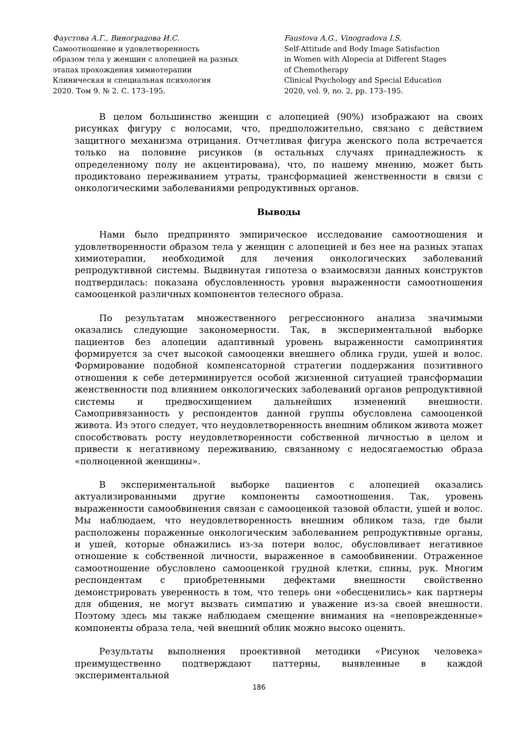Фаустова А.Г., Виноградова И.С.
Самоотношение и удовлетворенность
образом тела у женщин с алопецией на разных
этапах прохождения химиотерапии
Клиническая и специальная психология
2020. Том 9. № 2. С. 173–195.
Faustova A.G., Vinogradova I.S.
Self-Attitude and Body Image Satisfaction
in Women with Alopecia at Different Stages
of Chemotherapy
Clinical Psychology and Special Education
2020, vol. 9, no. 2, pp. 173–195.
В целом большинство женщин с алопецией (90%) изображают на своих рисунках фигуру с волосами, что, предположительно, связано с действием защитного механизма отрицания. Отчетливая фигура женского пола встречается только на половине рисунков (в остальных случаях принадлежность к определенному полу не акцентирована), что, по нашему мнению, может быть продиктовано переживанием утраты, трансформацией женственности в связи с онкологическими заболеваниями репродуктивных органов.
Выводы
Нами было предпринято эмпирическое исследование самоотношения и удовлетворенности образом тела у женщин с алопецией и без нее на разных этапах химиотерапии, необходимой для лечения онкологических заболеваний репродуктивной системы. Выдвинутая гипотеза о взаимосвязи данных конструктов подтвердилась: показана обусловленность уровня выраженности самоотношения самооценкой различных компонентов телесного образа.
По результатам множественного регрессионного анализа значимыми оказались следующие закономерности. Так, в экспериментальной выборке пациентов без алопеции адаптивный уровень выраженности самопринятия формируется за счет высокой самооценки внешнего облика груди, ушей и волос. Формирование подобной компенсаторной стратегии поддержания позитивного отношения к себе детерминируется особой жизненной ситуацией трансформации женственности под влиянием онкологических заболеваний органов репродуктивной системы и предвосхищением дальнейших изменений внешности. Самопривязанность у респондентов данной группы обусловлена самооценкой живота. Из этого следует, что неудовлетворенность внешним обликом живота может способствовать росту неудовлетворенности собственной личностью в целом и привести к негативному переживанию, связанному с недосягаемостью образа «полноценной женщины».
В экспериментальной выборке пациентов с алопецией оказались актуализированными другие компоненты самоотношения. Так, уровень выраженности самообвинения связан с самооценкой тазовой области, ушей и волос. Мы наблюдаем, что неудовлетворенность внешним обликом таза, где были расположены пораженные онкологическим заболеванием репродуктивные органы, и ушей, которые обнажились из-за потери волос, обусловливает негативное отношение к собственной личности, выраженное в самообвинении. Отраженное самоотношение обусловлено самооценкой грудной клетки, спины, рук. Многим респондентам с приобретенными дефектами внешности свойственно демонстрировать уверенность в том, что теперь они «обесценились» как партнеры для общения, не могут вызвать симпатию и уважение из-за своей внешности. Поэтому здесь мы также наблюдаем смещение внимания на «неповрежденные» компоненты образа тела, чей внешний облик можно высоко оценить.
Результаты выполнения проективной методики «Рисунок человека» преимущественно подтверждают паттерны, выявленные в каждой экспериментальной
186